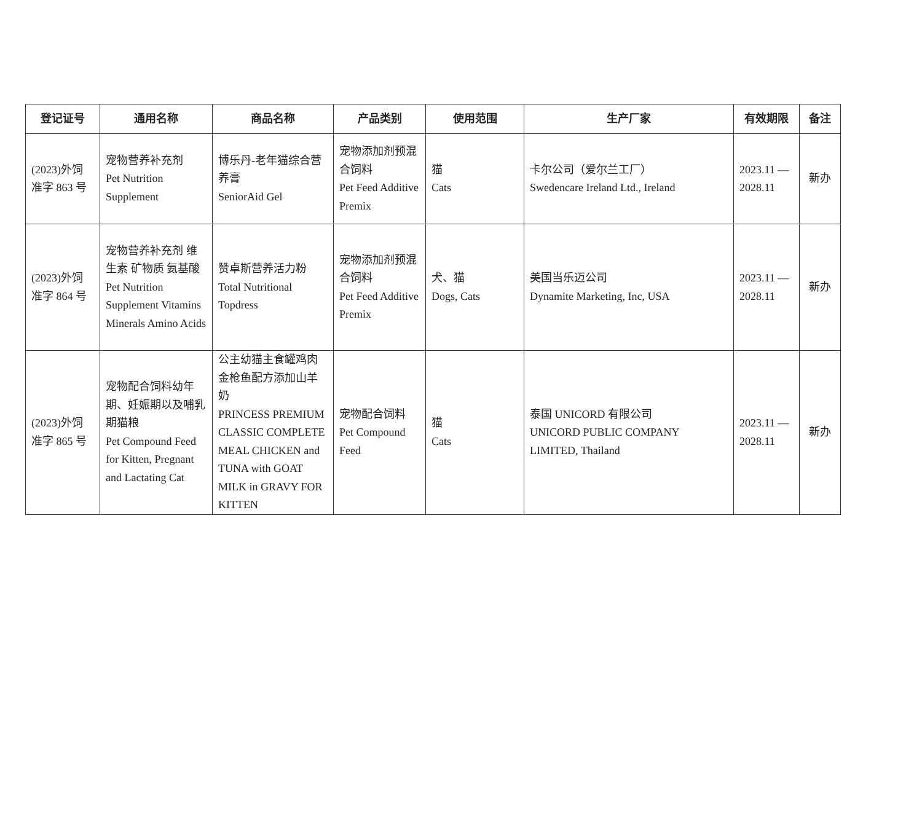| 登记证号 | 通用名称 | 商品名称 | 产品类别 | 使用范围 | 生产厂家 | 有效期限 | 备注 |
| --- | --- | --- | --- | --- | --- | --- | --- |
| (2023)外饲 准字 863 号 | 宠物营养补充剂 Pet Nutrition Supplement | 博乐丹-老年猫综合营养膏 SeniorAid Gel | 宠物添加剂预混合饲料 Pet Feed Additive Premix | 猫 Cats | 卡尔公司（爱尔兰工厂） Swedencare Ireland Ltd., Ireland | 2023.11 — 2028.11 | 新办 |
| (2023)外饲 准字 864 号 | 宠物营养补充剂 维生素 矿物质 氨基酸 Pet Nutrition Supplement Vitamins Minerals Amino Acids | 赞卓斯营养活力粉 Total Nutritional Topdress | 宠物添加剂预混合饲料 Pet Feed Additive Premix | 犬、猫 Dogs, Cats | 美国当乐迈公司 Dynamite Marketing, Inc, USA | 2023.11 — 2028.11 | 新办 |
| (2023)外饲 准字 865 号 | 宠物配合饲料幼年期、妊娠期以及哺乳期猫粮 Pet Compound Feed for Kitten, Pregnant and Lactating Cat | 公主幼猫主食罐鸡肉金枪鱼配方添加山羊奶 PRINCESS PREMIUM CLASSIC COMPLETE MEAL CHICKEN and TUNA with GOAT MILK in GRAVY FOR KITTEN | 宠物配合饲料 Pet Compound Feed | 猫 Cats | 泰国 UNICORD 有限公司 UNICORD PUBLIC COMPANY LIMITED, Thailand | 2023.11 — 2028.11 | 新办 |